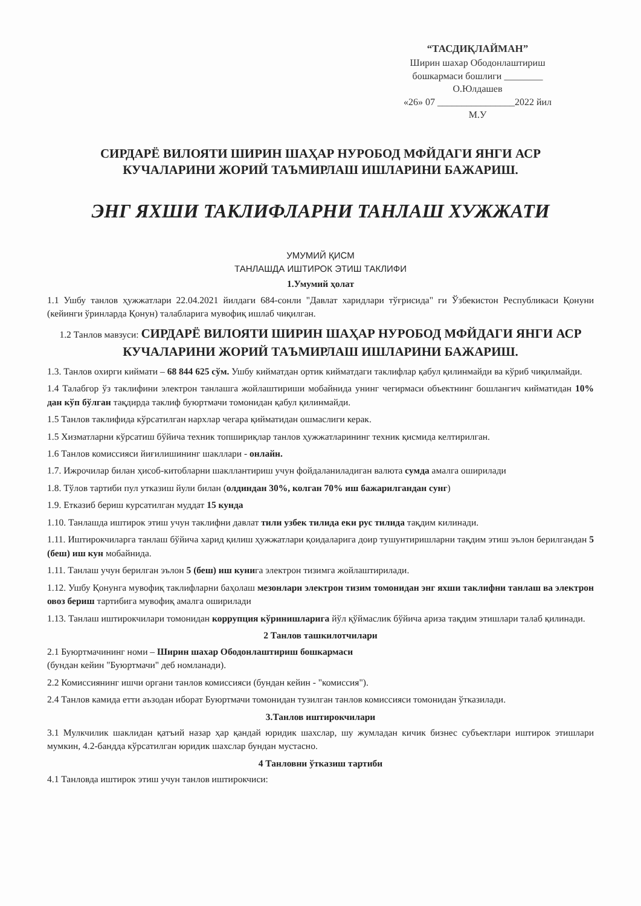“ТАСДИҚЛАЙМАН”
Ширин шахар Ободонлаштириш
бошкармаси бошлиги ________
О.Юлдашев
«26» 07 ________________2022 йил
М.У
СИРДАРЁ ВИЛОЯТИ ШИРИН ШАҲАР НУРОБОД МФЙДАГИ ЯНГИ АСР
КУЧАЛАРИНИ ЖОРИЙ ТАЪМИРЛАШ ИШЛАРИНИ БАЖАРИШ.
ЭНГ ЯХШИ ТАКЛИФЛАРНИ ТАНЛАШ ХУЖЖАТИ
УМУМИЙ ҚИСМ
ТАНЛАШДА ИШТИРОК ЭТИШ ТАКЛИФИ
1.Умумий ҳолат
1.1 Ушбу танлов ҳужжатлари 22.04.2021 йилдаги 684-сонли "Давлат харидлари тўғрисида" ги Ўзбекистон Республикаси Қонуни (кейинги ўринларда Қонун) талабларига мувофиқ ишлаб чиқилган.
1.2 Танлов мавзуси: СИРДАРЁ ВИЛОЯТИ ШИРИН ШАҲАР НУРОБОД МФЙДАГИ ЯНГИ АСР КУЧАЛАРИНИ ЖОРИЙ ТАЪМИРЛАШ ИШЛАРИНИ БАЖАРИШ.
1.3. Танлов охирги киймати – 68 844 625 сўм. Ушбу кийматдан ортик кийматдаги таклифлар қабул қилинмайди ва кўриб чиқилмайди.
1.4 Талабгор ўз таклифини электрон танлашга жойлаштириши мобайнида унинг чегирмаси объектнинг бошлангич кийматидан 10% дан кўп бўлган тақдирда таклиф буюртмачи томонидан қабул қилинмайди.
1.5 Танлов таклифида кўрсатилган нархлар чегара қийматидан ошмаслиги керак.
1.5 Хизматларни кўрсатиш бўйича техник топшириқлар танлов ҳужжатларининг техник қисмида келтирилган.
1.6 Танлов комиссияси йиғилишининг шакллари - онлайн.
1.7. Ижрочилар билан ҳисоб-китобларни шакллантириш учун фойдаланиладиган валюта сумда амалга оширилади
1.8. Тўлов тартиби пул утказиш йули билан (олдиндан 30%, колган 70% иш бажарилгандан сунг)
1.9. Етказиб бериш курсатилган муддат 15 кунда
1.10. Танлашда иштирок этиш учун таклифни давлат тили узбек тилида еки рус тилида тақдим килинади.
1.11. Иштирокчиларга танлаш бўйича харид қилиш ҳужжатлари қоидаларига доир тушунтиришларни тақдим этиш эълон берилгандан 5 (беш) иш кун мобайнида.
1.11. Танлаш учун берилган эълон 5 (беш) иш кунига электрон тизимга жойлаштирилади.
1.12. Ушбу Қонунга мувофиқ таклифларни баҳолаш мезонлари электрон тизим томонидан энг яхши таклифни танлаш ва электрон овоз бериш тартибига мувофиқ амалга оширилади
1.13. Танлаш иштирокчилари томонидан коррупция кўринишларига йўл қўймаслик бўйича ариза тақдим этишлари талаб қилинади.
2 Танлов ташкилотчилари
2.1 Буюртмачининг номи – Ширин шахар Ободонлаштириш бошкармаси
(бундан кейин "Буюртмачи" деб номланади).
2.2 Комиссиянинг ишчи органи танлов комиссияси (бундан кейин - "комиссия").
2.4 Танлов камида етти аъзодан иборат Буюртмачи томонидан тузилган танлов комиссияси томонидан ўтказилади.
3.Танлов иштирокчилари
3.1 Мулкчилик шаклидан қатъий назар ҳар қандай юридик шахслар, шу жумладан кичик бизнес субъектлари иштирок этишлари мумкин, 4.2-бандда кўрсатилган юридик шахслар бундан мустасно.
4 Танловни ўтказиш тартиби
4.1 Танловда иштирок этиш учун танлов иштирокчиси: